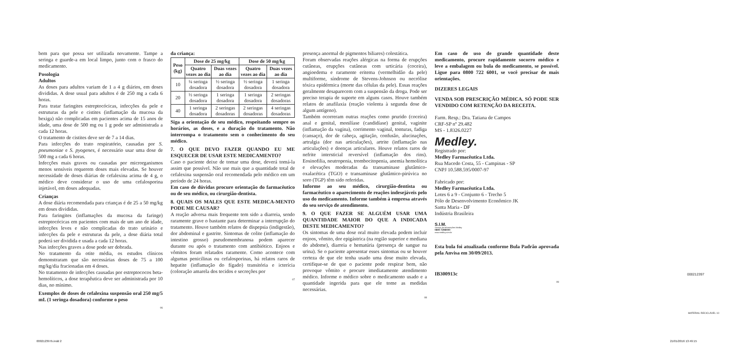bem para que possa ser utilizada novamente. Tampe a seringa e guarde-a em local limpo, junto com o frasco do medicamento.
Posologia
Adultos
As doses para adultos variam de 1 a 4 g diários, em doses divididas. A dose usual para adultos é de 250 mg a cada 6 horas.
Para tratar faringites estreptocócicas, infecções da pele e estruturas da pele e cistites (inflamação da mucosa da bexiga) não complicadas em pacientes acima de 15 anos de idade, uma dose de 500 mg ou 1 g pode ser administrada a cada 12 horas.
O tratamento de cistites deve ser de 7 a 14 dias.
Para infecções do trato respiratório, causadas por S. pneumoniae e S. pyogenes, é necessário usar uma dose de 500 mg a cada 6 horas.
Infecções mais graves ou causadas por microrganismos menos sensíveis requerem doses mais elevadas. Se houver necessidade de doses diárias de cefalexina acima de 4 g, o médico deve considerar o uso de uma cefalosporina injetável, em doses adequadas.
Crianças
A dose diária recomendada para crianças é de 25 a 50 mg/kg em doses divididas.
Para faringites (inflamações da mucosa da faringe) estreptocócicas em pacientes com mais de um ano de idade, infecções leves e não complicadas do trato urinário e infecções da pele e estruturas da pele, a dose diária total poderá ser dividida e usada a cada 12 horas.
Nas infecções graves a dose pode ser dobrada.
No tratamento da otite média, os estudos clínicos demonstraram que são necessárias doses de 75 a 100 mg/kg/dia fracionadas em 4 doses.
No tratamento de infecções causadas por estreptococos beta-hemolíticos, a dose terapêutica deve ser administrada por 10 dias, no mínimo.
Exemplos de doses de cefalexina suspensão oral 250 mg/5 mL (1 seringa dosadora) conforme o peso
06
da criança:
| Peso (kg) | Dose de 25 mg/kg | | Dose de 50 mg/kg | |
| --- | --- | --- | --- | --- |
| | Quatro vezes ao dia | Duas vezes ao dia | Quatro vezes ao dia | Duas vezes ao dia |
| 10 | ¼ seringa dosadora | ½ seringa dosadora | ½ seringa dosadora | 1 seringa dosadora |
| 20 | ½ seringa dosadora | 1 seringa dosadora | 1 seringa dosadora | 2 seringas dosadoras |
| 40 | 1 seringa dosadora | 2 seringas dosadoras | 2 seringas dosadoras | 4 seringas dosadoras |
Siga a orientação de seu médico, respeitando sempre os horários, as doses, e a duração do tratamento. Não interrompa o tratamento sem o conhecimento do seu médico.
7. O QUE DEVO FAZER QUANDO EU ME ESQUECER DE USAR ESTE MEDICAMENTO?
Caso o paciente deixe de tomar uma dose, deverá tomá-la assim que possível. Não use mais que a quantidade total de cefalexina suspensão oral recomendada pelo médico em um período de 24 horas.
Em caso de dúvidas procure orientação do farmacêutico ou de seu médico, ou cirurgião-dentista.
8. QUAIS OS MALES QUE ESTE MEDICA-MENTO PODE ME CAUSAR?
A reação adversa mais frequente tem sido a diarreia, sendo raramente grave o bastante para determinar a interrupção do tratamento. Houve também relatos de dispepsia (indigestão), dor abdominal e gastrite. Sintomas de colite (inflamação do intestino grosso) pseudomembranosa podem aparecer durante ou após o tratamento com antibiótico. Enjoos e vômitos foram relatados raramente. Como acontece com algumas penicilinas ou cefalosporinas, há relatos raros de hepatite (inflamação do fígado) transitória e icterícia (coloração amarela dos tecidos e secreções por
07
presença anormal de pigmentos biliares) colestática.
Foram observadas reações alérgicas na forma de erupções cutâneas, erupções cutâneas com urticária (coceira), angioedema e raramente eritema (vermelhidão da pele) multiforme, síndrome de Stevens-Johnson ou necrólise tóxica epidérmica (morte das células da pele). Essas reações geralmente desaparecem com a suspensão da droga. Pode ser preciso terapia de suporte em alguns casos. Houve também relatos de anafilaxia (reação violenta à segunda dose de algum antígeno).
Também ocorreram outras reações como prurido (coceira) anal e genital, monilíase (candidíase) genital, vaginite (inflamação da vagina), corrimento vaginal, tonturas, fadiga (cansaço), dor de cabeça, agitação, confusão, alucinações, artralgia (dor nas articulações), artrite (inflamação nas articulações) e doenças articulares. Houve relatos raros de nefrite intersticial reversível (inflamação dos rins). Eosinofilia, neutropenia, trombocitopenia, anemia hemolítica e elevações moderadas da transaminase glutâmico-oxalacética (TGO) e transaminase glutâmico-pirúvica no soro (TGP) têm sido referidas.
Informe ao seu médico, cirurgião-dentista ou farmacêutico o aparecimento de reações indesejáveis pelo uso do medicamento. Informe também à empresa através do seu serviço de atendimento.
9. O QUE FAZER SE ALGUÉM USAR UMA QUANTIDADE MAIOR DO QUE A INDICADA DESTE MEDICAMENTO?
Os sintomas de uma dose oral muito elevada podem incluir enjoos, vômito, dor epigástrica (na região superior e mediana do abdome), diarreia e hematúria (presença de sangue na urina). Se o paciente apresentar esses sintomas ou se houver certeza de que ele tenha usado uma dose muito elevada, certifique-se de que o paciente pode respirar bem, não provoque vômito e procure imediatamente atendimento médico. Informe o médico sobre o medicamento usado e a quantidade ingerida para que ele tome as medidas necessárias.
08
Em caso de uso de grande quantidade deste medicamento, procure rapidamente socorro médico e leve a embalagem ou bula do medicamento, se possível. Ligue para 0800 722 6001, se você precisar de mais orientações.
DIZERES LEGAIS
VENDA SOB PRESCRIÇÃO MÉDICA. SÓ PODE SER VENDIDO COM RETENÇÃO DA RECEITA.
Farm. Resp.: Dra. Tatiana de Campos
CRF-SP nº 29.482
MS - 1.8326.0227
Medley.
Registrado por:
Medley Farmacêutica Ltda.
Rua Macedo Costa, 55 - Campinas - SP
CNPJ 10.588.595/0007-97
Fabricado por:
Medley Farmacêutica Ltda.
Lotes 6 a 9 - Conjunto 6 - Trecho 5
Pólo de Desenvolvimento Econômico JK
Santa Maria - DF
Indústria Brasileira
S.I.M.
Serviço de Informações Medley
0800 7298000
www.medley.com.br
Esta bula foi atualizada conforme Bula Padrão aprovada pela Anvisa em 30/09/2013.
IB300913c
09
000212397b.indd 2 21/01/2016 13:49:15
000212397
MATERIAL RECICLÁVEL 10